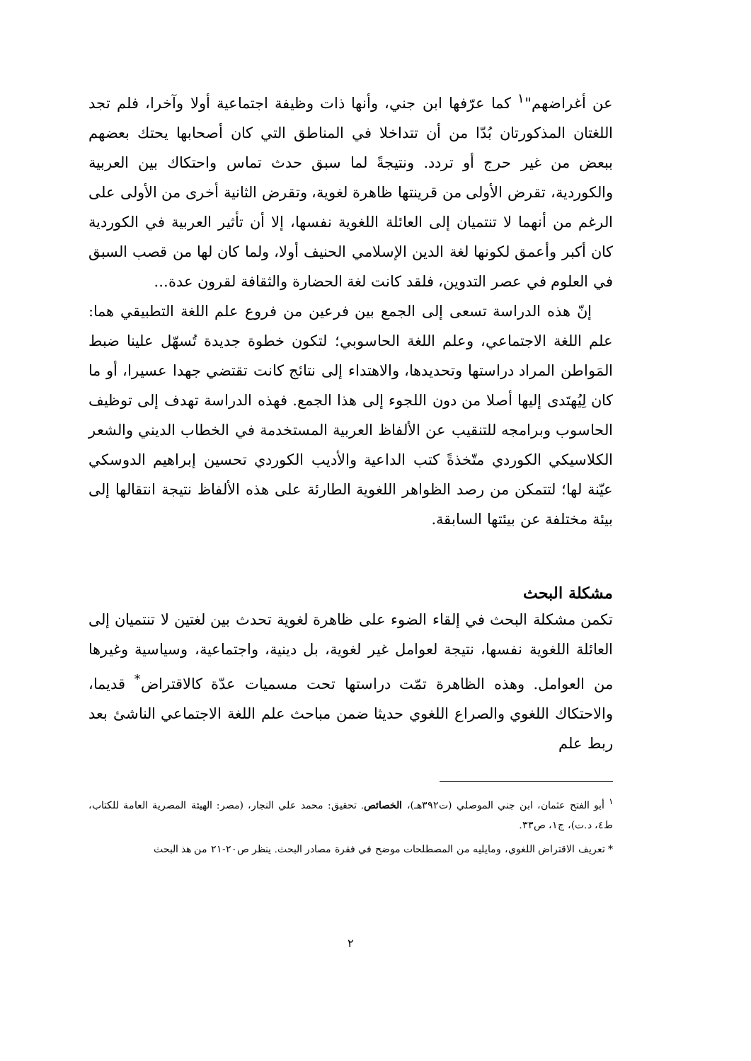عن أغراضهم"<sup>١</sup> كما عرّفها ابن جني، وأنها ذات وظيفة اجتماعية أولا وآخرا، فلم تجد اللغتان المذكورتان بُدّا من أن تتداخلا في المناطق التي كان أصحابها يحتك بعضهم ببعض من غير حرج أو تردد. ونتيجةً لما سبق حدث تماس واحتكاك بين العربية والكوردية، تقرض الأولى من قرينتها ظاهرة لغوية، وتقرض الثانية أخرى من الأولى على الرغم من أنهما لا تنتميان إلى العائلة اللغوية نفسها، إلا أن تأثير العربية في الكوردية كان أكبر وأعمق لكونها لغة الدين الإسلامي الحنيف أولا، ولما كان لها من قصب السبق في العلوم في عصر التدوين، فلقد كانت لغة الحضارة والثقافة لقرون عدة...
إنّ هذه الدراسة تسعى إلى الجمع بين فرعين من فروع علم اللغة التطبيقي هما: علم اللغة الاجتماعي، وعلم اللغة الحاسوبي؛ لتكون خطوة جديدة تُسهّل علينا ضبط المَواطن المراد دراستها وتحديدها، والاهتداء إلى نتائج كانت تقتضي جهدا عسيرا، أو ما كان لِيُهتَدى إليها أصلا من دون اللجوء إلى هذا الجمع. فهذه الدراسة تهدف إلى توظيف الحاسوب وبرامجه للتنقيب عن الألفاظ العربية المستخدمة في الخطاب الديني والشعر الكلاسيكي الكوردي متّخذةً كتب الداعية والأديب الكوردي تحسين إبراهيم الدوسكي عيّنة لها؛ لتتمكن من رصد الظواهر اللغوية الطارئة على هذه الألفاظ نتيجة انتقالها إلى بيئة مختلفة عن بيئتها السابقة.
مشكلة البحث
تكمن مشكلة البحث في إلقاء الضوء على ظاهرة لغوية تحدث بين لغتين لا تنتميان إلى العائلة اللغوية نفسها، نتيجة لعوامل غير لغوية، بل دينية، واجتماعية، وسياسية وغيرها من العوامل. وهذه الظاهرة تمّت دراستها تحت مسميات عدّة كالاقتراض<sup>*</sup> قديما، والاحتكاك اللغوي والصراع اللغوي حديثا ضمن مباحث علم اللغة الاجتماعي الناشئ بعد ربط علم
<sup>١</sup> أبو الفتح عثمان، ابن جني الموصلي (ت٣٩٢هـ)، الخصائص. تحقيق: محمد علي النجار، (مصر: الهيئة المصرية العامة للكتاب، ط٤، د.ت)، ج١، ص٣٣.
* تعريف الاقتراض اللغوي، ومايليه من المصطلحات موضح في فقرة مصادر البحث. ينظر ص٢٠-٢١ من هذ البحث
٢